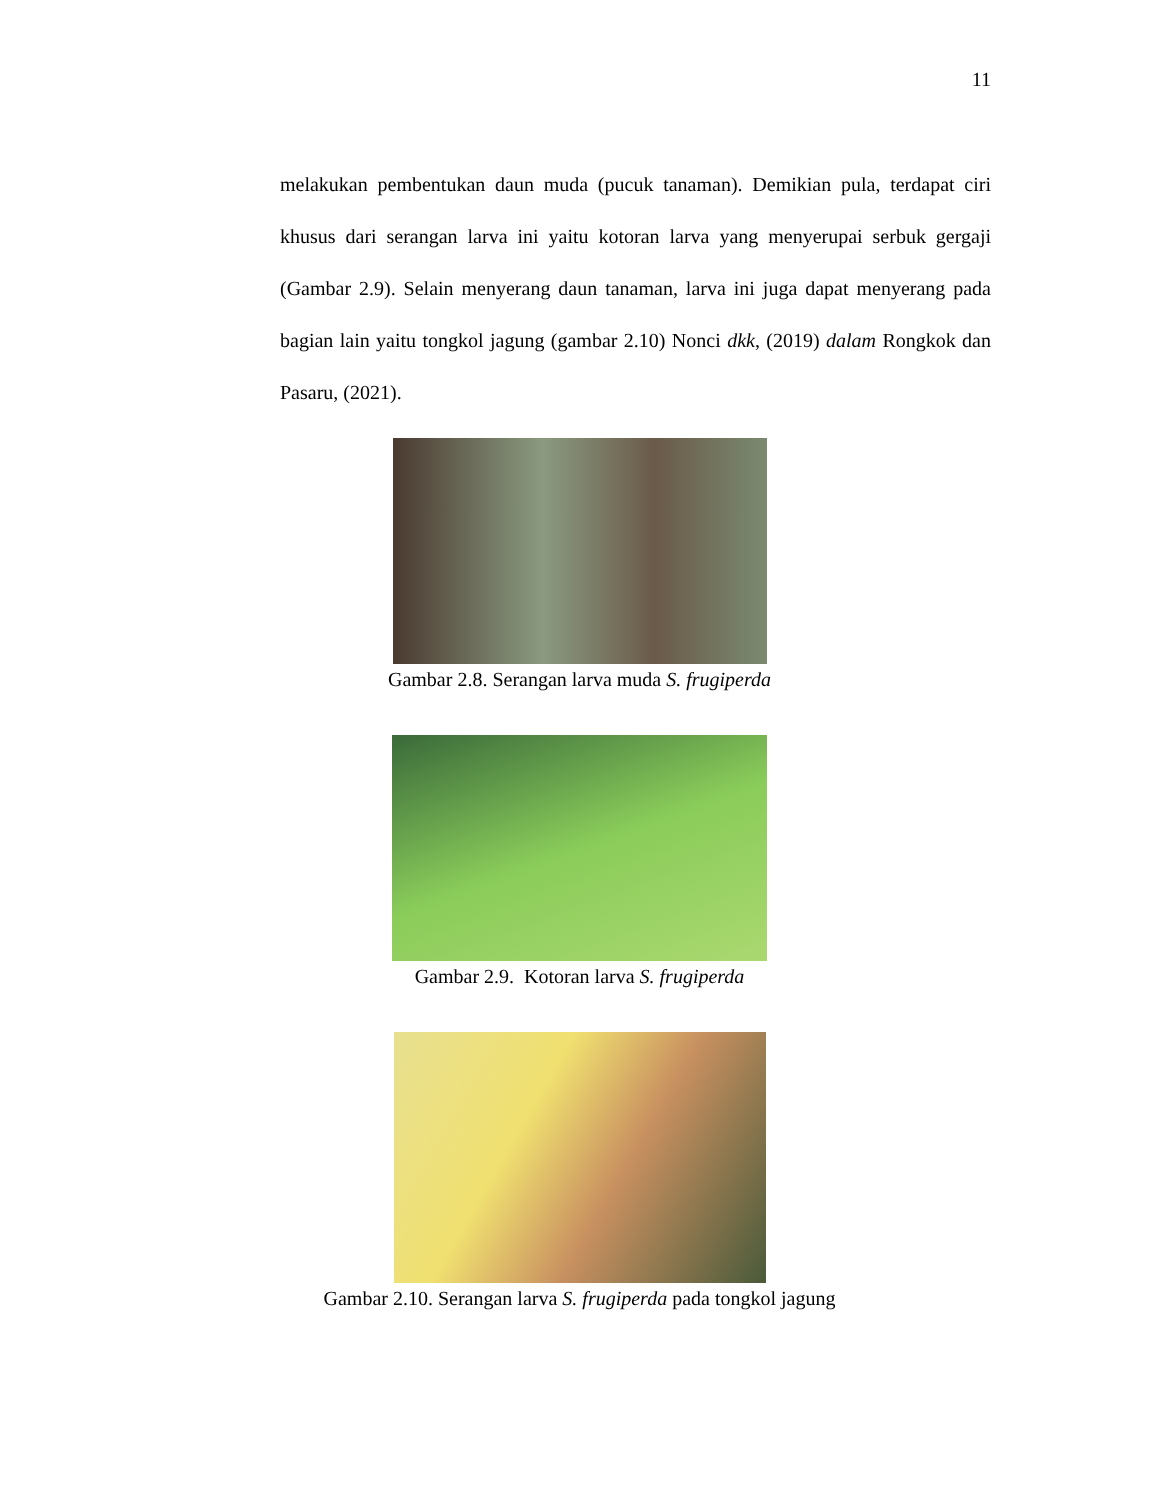11
melakukan pembentukan daun muda (pucuk tanaman). Demikian pula, terdapat ciri khusus dari serangan larva ini yaitu kotoran larva yang menyerupai serbuk gergaji (Gambar 2.9). Selain menyerang daun tanaman, larva ini juga dapat menyerang pada bagian lain yaitu tongkol jagung (gambar 2.10) Nonci dkk, (2019) dalam Rongkok dan Pasaru, (2021).
Gambar 2.8. Serangan larva muda S. frugiperda
Gambar 2.9. Kotoran larva S. frugiperda
Gambar 2.10. Serangan larva S. frugiperda pada tongkol jagung